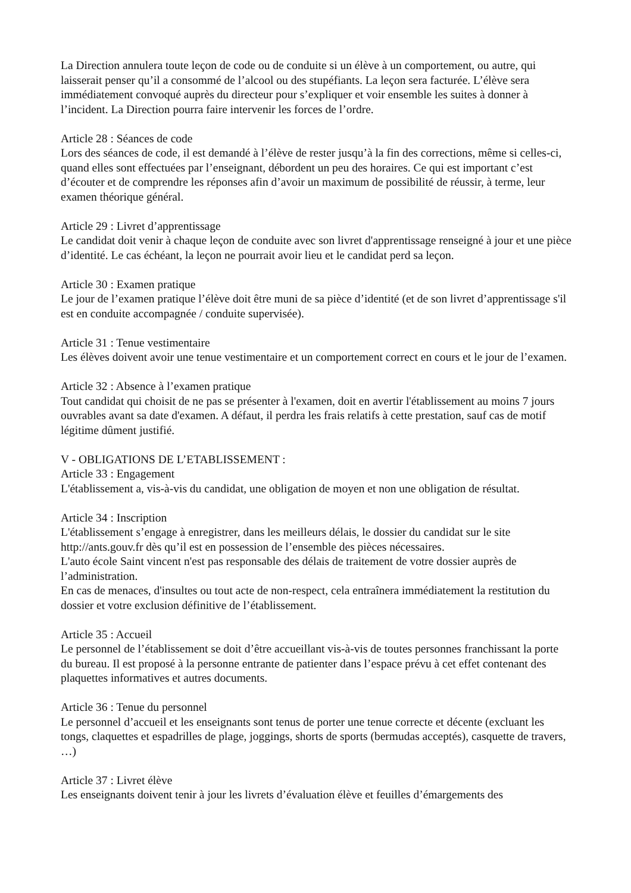La Direction annulera toute leçon de code ou de conduite si un élève à un comportement, ou autre, qui laisserait penser qu’il a consommé de l’alcool ou des stupéfiants. La leçon sera facturée. L’élève sera immédiatement convoqué auprès du directeur pour s’expliquer et voir ensemble les suites à donner à l’incident. La Direction pourra faire intervenir les forces de l’ordre.
Article 28 : Séances de code
Lors des séances de code, il est demandé à l’élève de rester jusqu’à la fin des corrections, même si celles-ci, quand elles sont effectuées par l’enseignant, débordent un peu des horaires. Ce qui est important c’est d’écouter et de comprendre les réponses afin d’avoir un maximum de possibilité de réussir, à terme, leur examen théorique général.
Article 29 : Livret d’apprentissage
Le candidat doit venir à chaque leçon de conduite avec son livret d'apprentissage renseigné à jour et une pièce d’identité. Le cas échéant, la leçon ne pourrait avoir lieu et le candidat perd sa leçon.
Article 30 : Examen pratique
Le jour de l’examen pratique l’élève doit être muni de sa pièce d’identité (et de son livret d’apprentissage s'il est en conduite accompagnée / conduite supervisée).
Article 31 : Tenue vestimentaire
Les élèves doivent avoir une tenue vestimentaire et un comportement correct en cours et le jour de l’examen.
Article 32 : Absence à l’examen pratique
Tout candidat qui choisit de ne pas se présenter à l'examen, doit en avertir l'établissement au moins 7 jours ouvrables avant sa date d'examen. A défaut, il perdra les frais relatifs à cette prestation, sauf cas de motif légitime dûment justifié.
V - OBLIGATIONS DE L’ETABLISSEMENT :
Article 33 : Engagement
L'établissement a, vis-à-vis du candidat, une obligation de moyen et non une obligation de résultat.
Article 34 : Inscription
L'établissement s’engage à enregistrer, dans les meilleurs délais, le dossier du candidat sur le site http://ants.gouv.fr dès qu’il est en possession de l’ensemble des pièces nécessaires.
L'auto école Saint vincent n'est pas responsable des délais de traitement de votre dossier auprès de l’administration.
En cas de menaces, d'insultes ou tout acte de non-respect, cela entraînera immédiatement la restitution du dossier et votre exclusion définitive de l’établissement.
Article 35 : Accueil
Le personnel de l’établissement se doit d’être accueillant vis-à-vis de toutes personnes franchissant la porte du bureau. Il est proposé à la personne entrante de patienter dans l’espace prévu à cet effet contenant des plaquettes informatives et autres documents.
Article 36 : Tenue du personnel
Le personnel d’accueil et les enseignants sont tenus de porter une tenue correcte et décente (excluant les tongs, claquettes et espadrilles de plage, joggings, shorts de sports (bermudas acceptés), casquette de travers, …)
Article 37 : Livret élève
Les enseignants doivent tenir à jour les livrets d’évaluation élève et feuilles d’émargements des